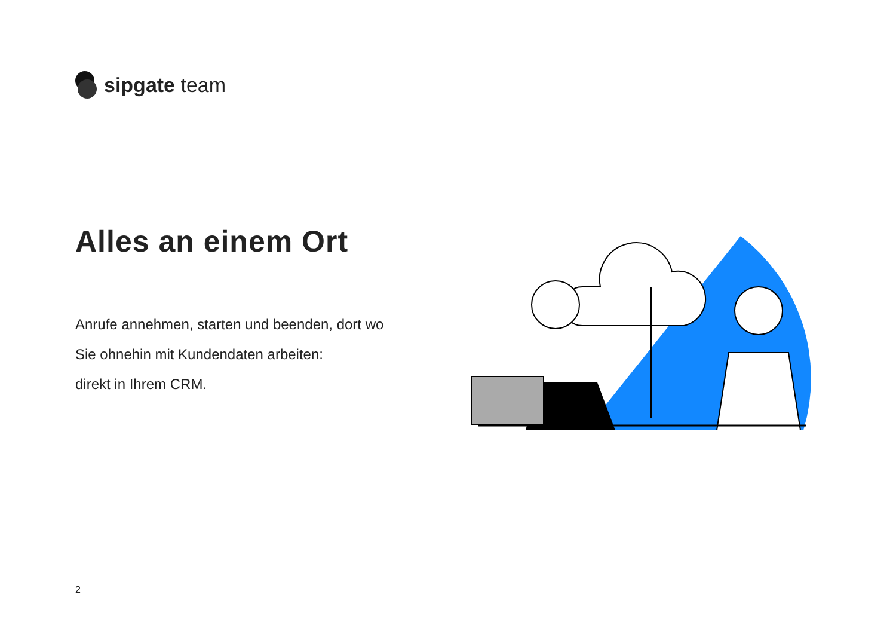sipgate team
Alles an einem Ort
Anrufe annehmen, starten und beenden, dort wo
Sie ohnehin mit Kundendaten arbeiten:
direkt in Ihrem CRM.
2